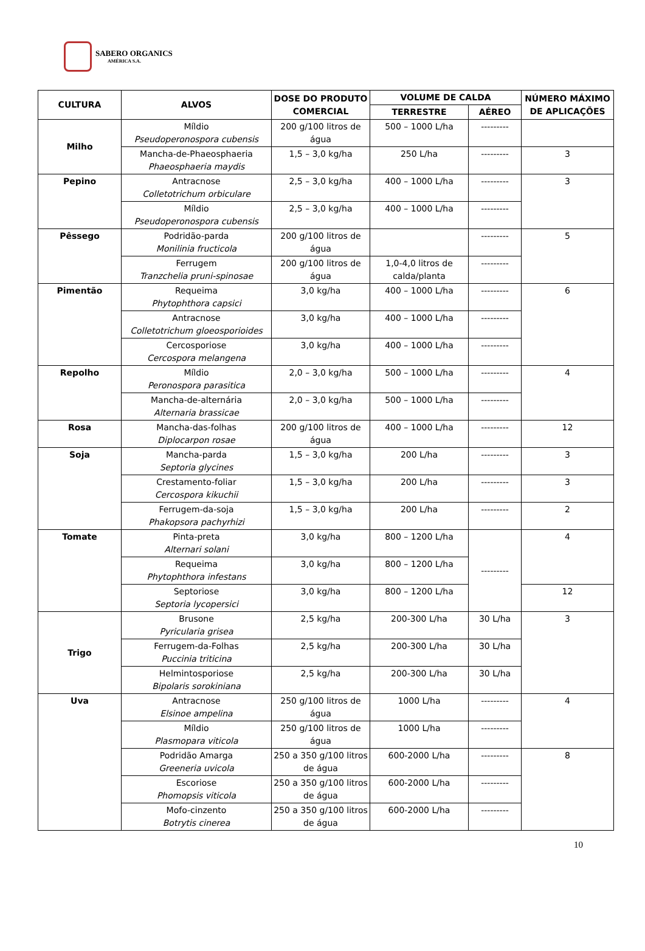SABERO ORGANICS
AMÉRICA S.A.
| CULTURA | ALVOS | DOSE DO PRODUTO COMERCIAL | VOLUME DE CALDA | | NÚMERO MÁXIMO DE APLICAÇÕES |
| --- | --- | --- | --- | --- | --- |
| | | | TERRESTRE | AÉREO | |
| Milho | Míldio Pseudoperonospora cubensis | 200 g/100 litros de água | 500 – 1000 L/ha | --------- | |
| | Mancha-de-Phaeosphaeria Phaeosphaeria maydis | 1,5 – 3,0 kg/ha | 250 L/ha | --------- | 3 |
| Pepino | Antracnose Colletotrichum orbiculare | 2,5 – 3,0 kg/ha | 400 – 1000 L/ha | --------- | 3 |
| | Míldio Pseudoperonospora cubensis | 2,5 – 3,0 kg/ha | 400 – 1000 L/ha | --------- | |
| Pêssego | Podridão-parda Monilinia fructicola | 200 g/100 litros de água | | --------- | 5 |
| | Ferrugem Tranzchelia pruni-spinosae | 200 g/100 litros de água | 1,0-4,0 litros de calda/planta | --------- | |
| Pimentão | Requeima Phytophthora capsici | 3,0 kg/ha | 400 – 1000 L/ha | --------- | 6 |
| | Antracnose Colletotrichum gloeosporioides | 3,0 kg/ha | 400 – 1000 L/ha | --------- | |
| | Cercosporiose Cercospora melangena | 3,0 kg/ha | 400 – 1000 L/ha | --------- | |
| Repolho | Míldio Peronospora parasitica | 2,0 – 3,0 kg/ha | 500 – 1000 L/ha | --------- | 4 |
| | Mancha-de-alternária Alternaria brassicae | 2,0 – 3,0 kg/ha | 500 – 1000 L/ha | --------- | |
| Rosa | Mancha-das-folhas Diplocarpon rosae | 200 g/100 litros de água | 400 – 1000 L/ha | --------- | 12 |
| Soja | Mancha-parda Septoria glycines | 1,5 – 3,0 kg/ha | 200 L/ha | --------- | 3 |
| | Crestamento-foliar Cercospora kikuchii | 1,5 – 3,0 kg/ha | 200 L/ha | --------- | 3 |
| | Ferrugem-da-soja Phakopsora pachyrhizi | 1,5 – 3,0 kg/ha | 200 L/ha | --------- | 2 |
| Tomate | Pinta-preta Alternari solani | 3,0 kg/ha | 800 – 1200 L/ha | --------- | 4 |
| | Requeima Phytophthora infestans | 3,0 kg/ha | 800 – 1200 L/ha | | |
| | Septoriose Septoria lycopersici | 3,0 kg/ha | 800 – 1200 L/ha | | 12 |
| Trigo | Brusone Pyricularia grisea | 2,5 kg/ha | 200-300 L/ha | 30 L/ha | 3 |
| | Ferrugem-da-Folhas Puccinia triticina | 2,5 kg/ha | 200-300 L/ha | 30 L/ha | |
| | Helmintosporiose Bipolaris sorokiniana | 2,5 kg/ha | 200-300 L/ha | 30 L/ha | |
| Uva | Antracnose Elsinoe ampelina | 250 g/100 litros de água | 1000 L/ha | --------- | 4 |
| | Míldio Plasmopara viticola | 250 g/100 litros de água | 1000 L/ha | --------- | |
| | Podridão Amarga Greeneria uvicola | 250 a 350 g/100 litros de água | 600-2000 L/ha | --------- | 8 |
| | Escoriose Phomopsis viticola | 250 a 350 g/100 litros de água | 600-2000 L/ha | --------- | |
| | Mofo-cinzento Botrytis cinerea | 250 a 350 g/100 litros de água | 600-2000 L/ha | --------- | |
10